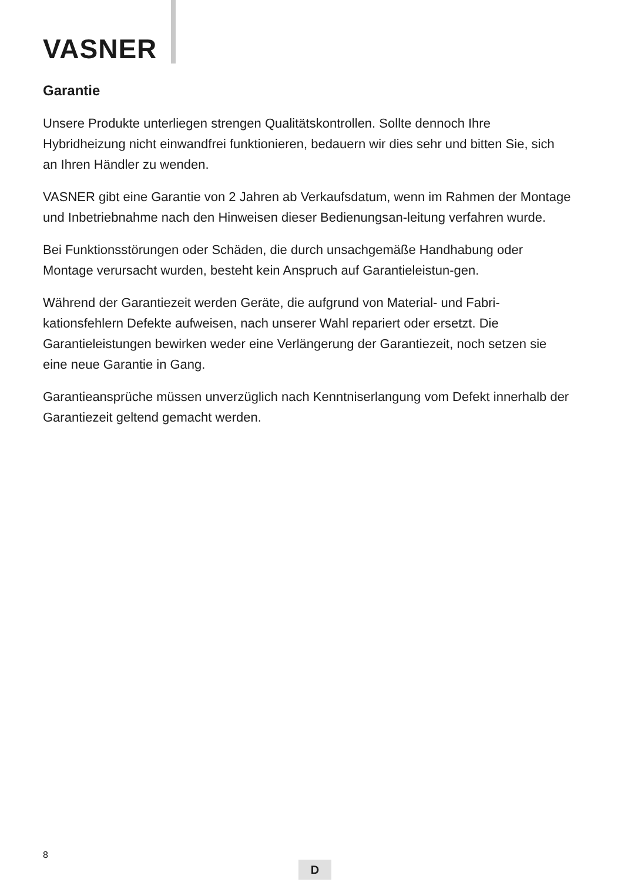VASNER
Garantie
Unsere Produkte unterliegen strengen Qualitätskontrollen. Sollte dennoch Ihre Hybridheizung nicht einwandfrei funktionieren, bedauern wir dies sehr und bitten Sie, sich an Ihren Händler zu wenden.
VASNER gibt eine Garantie von 2 Jahren ab Verkaufsdatum, wenn im Rahmen der Montage und Inbetriebnahme nach den Hinweisen dieser Bedienungsan-leitung verfahren wurde.
Bei Funktionsstörungen oder Schäden, die durch unsachgemäße Handhabung oder Montage verursacht wurden, besteht kein Anspruch auf Garantieleistun-gen.
Während der Garantiezeit werden Geräte, die aufgrund von Material- und Fabri-kationsfehlern Defekte aufweisen, nach unserer Wahl repariert oder ersetzt. Die Garantieleistungen bewirken weder eine Verlängerung der Garantiezeit, noch setzen sie eine neue Garantie in Gang.
Garantieansprüche müssen unverzüglich nach Kenntniserlangung vom Defekt innerhalb der Garantiezeit geltend gemacht werden.
8
D